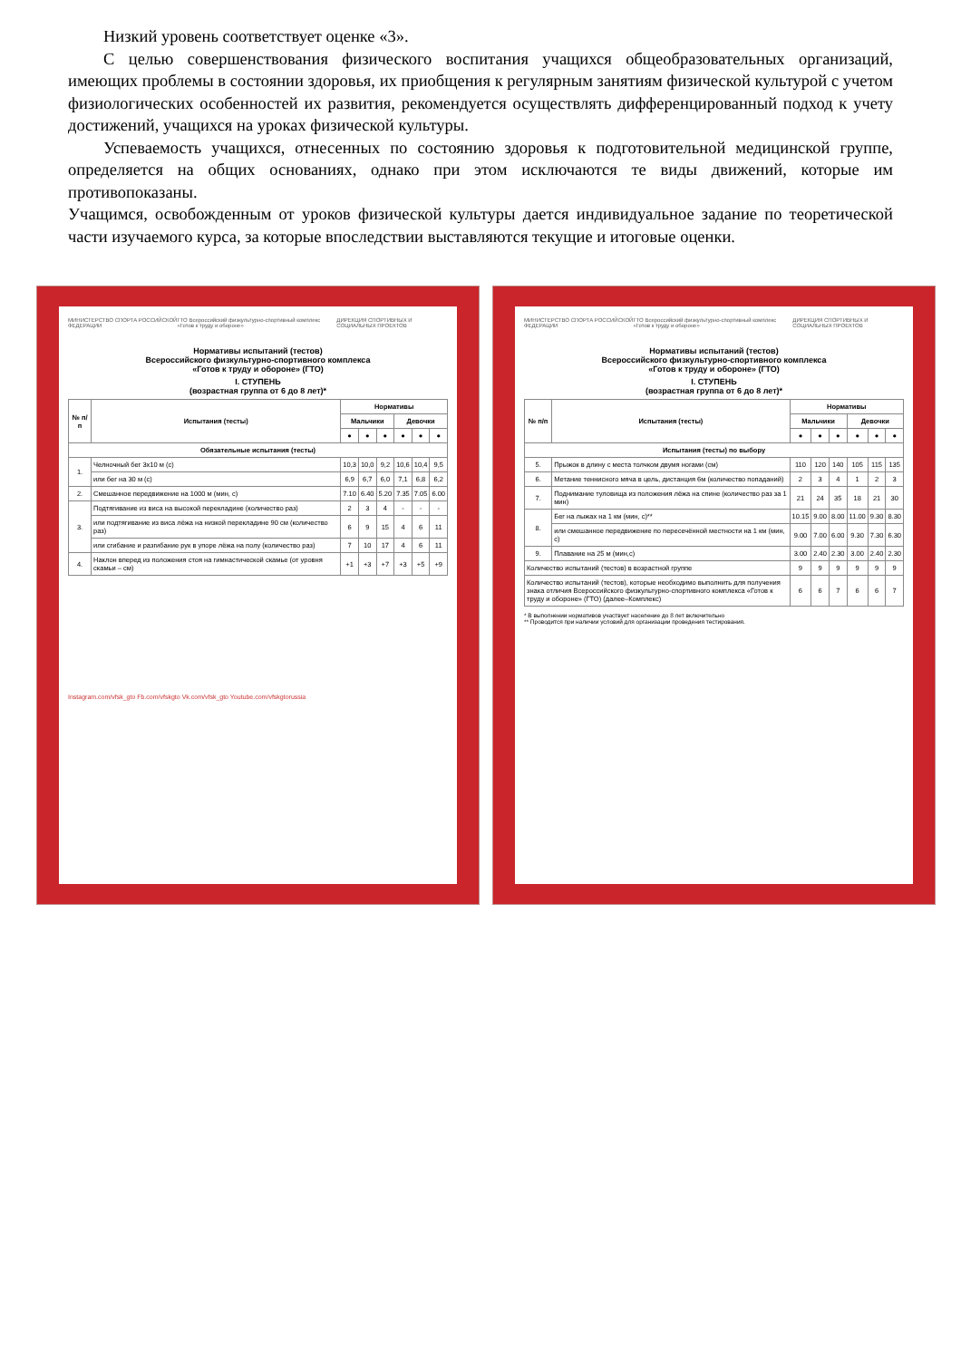Низкий уровень соответствует оценке «3».
С целью совершенствования физического воспитания учащихся общеобразовательных организаций, имеющих проблемы в состоянии здоровья, их приобщения к регулярным занятиям физической культурой с учетом физиологических особенностей их развития, рекомендуется осуществлять дифференцированный подход к учету достижений, учащихся на уроках физической культуры.
Успеваемость учащихся, отнесенных по состоянию здоровья к подготовительной медицинской группе, определяется на общих основаниях, однако при этом исключаются те виды движений, которые им противопоказаны.
Учащимся, освобожденным от уроков физической культуры дается индивидуальное задание по теоретической части изучаемого курса, за которые впоследствии выставляются текущие и итоговые оценки.
МИНИСТЕРСТВО СПОРТА РОССИЙСКОЙ ФЕДЕРАЦИИ ГТО Всероссийский физкультурно-спортивный комплекс «Готов к труду и обороне» ДИРЕКЦИЯ СПОРТИВНЫХ И СОЦИАЛЬНЫХ ПРОЕКТОВ
Нормативы испытаний (тестов)
Всероссийского физкультурно-спортивного комплекса
«Готов к труду и обороне» (ГТО)
I. СТУПЕНЬ
(возрастная группа от 6 до 8 лет)*
| № п/п | Испытания (тесты) | Нормативы | | | | | |
| --- | --- | --- | --- | --- | --- | --- | --- |
| | | Мальчики | | | Девочки | | |
| | | ● | ● | ● | ● | ● | ● |
| Обязательные испытания (тесты) | | | | | | | |
| 1. | Челночный бег 3х10 м (с) | 10,3 | 10,0 | 9,2 | 10,6 | 10,4 | 9,5 |
| | или бег на 30 м (с) | 6,9 | 6,7 | 6,0 | 7,1 | 6,8 | 6,2 |
| 2. | Смешанное передвижение на 1000 м (мин, с) | 7.10 | 6.40 | 5.20 | 7.35 | 7.05 | 6.00 |
| 3. | Подтягивание из виса на высокой перекладине (количество раз) | 2 | 3 | 4 | - | - | - |
| | или подтягивание из виса лёжа на низкой перекладине 90 см (количество раз) | 6 | 9 | 15 | 4 | 6 | 11 |
| | или сгибание и разгибание рук в упоре лёжа на полу (количество раз) | 7 | 10 | 17 | 4 | 6 | 11 |
| 4. | Наклон вперед из положения стоя на гимнастической скамье (от уровня скамьи – см) | +1 | +3 | +7 | +3 | +5 | +9 |
Instagram.com/vfsk_gto Fb.com/vfskgto Vk.com/vfsk_gto Youtube.com/vfskgtorussia
МИНИСТЕРСТВО СПОРТА РОССИЙСКОЙ ФЕДЕРАЦИИ ГТО Всероссийский физкультурно-спортивный комплекс «Готов к труду и обороне» ДИРЕКЦИЯ СПОРТИВНЫХ И СОЦИАЛЬНЫХ ПРОЕКТОВ
Нормативы испытаний (тестов)
Всероссийского физкультурно-спортивного комплекса
«Готов к труду и обороне» (ГТО)
I. СТУПЕНЬ
(возрастная группа от 6 до 8 лет)*
| № п/п | Испытания (тесты) | Нормативы | | | | | |
| --- | --- | --- | --- | --- | --- | --- | --- |
| | | Мальчики | | | Девочки | | |
| | | ● | ● | ● | ● | ● | ● |
| Испытания (тесты) по выбору | | | | | | | |
| 5. | Прыжок в длину с места толчком двумя ногами (см) | 110 | 120 | 140 | 105 | 115 | 135 |
| 6. | Метание теннисного мяча в цель, дистанция 6м (количество попаданий) | 2 | 3 | 4 | 1 | 2 | 3 |
| 7. | Поднимание туловища из положения лёжа на спине (количество раз за 1 мин) | 21 | 24 | 35 | 18 | 21 | 30 |
| 8. | Бег на лыжах на 1 км (мин, с)** | 10.15 | 9.00 | 8.00 | 11.00 | 9.30 | 8.30 |
| | или смешанное передвижение по пересечённой местности на 1 км (мин, с) | 9.00 | 7.00 | 6.00 | 9.30 | 7.30 | 6.30 |
| 9. | Плавание на 25 м (мин,с) | 3.00 | 2.40 | 2.30 | 3.00 | 2.40 | 2.30 |
| Количество испытаний (тестов) в возрастной группе | | 9 | 9 | 9 | 9 | 9 | 9 |
| Количество испытаний (тестов), которые необходимо выполнить для получения знака отличия Всероссийского физкультурно-спортивного комплекса «Готов к труду и обороне» (ГТО) (далее–Комплекс) | | 6 | 6 | 7 | 6 | 6 | 7 |
* В выполнении нормативов участвует население до 8 лет включительно
** Проводится при наличии условий для организации проведения тестирования.